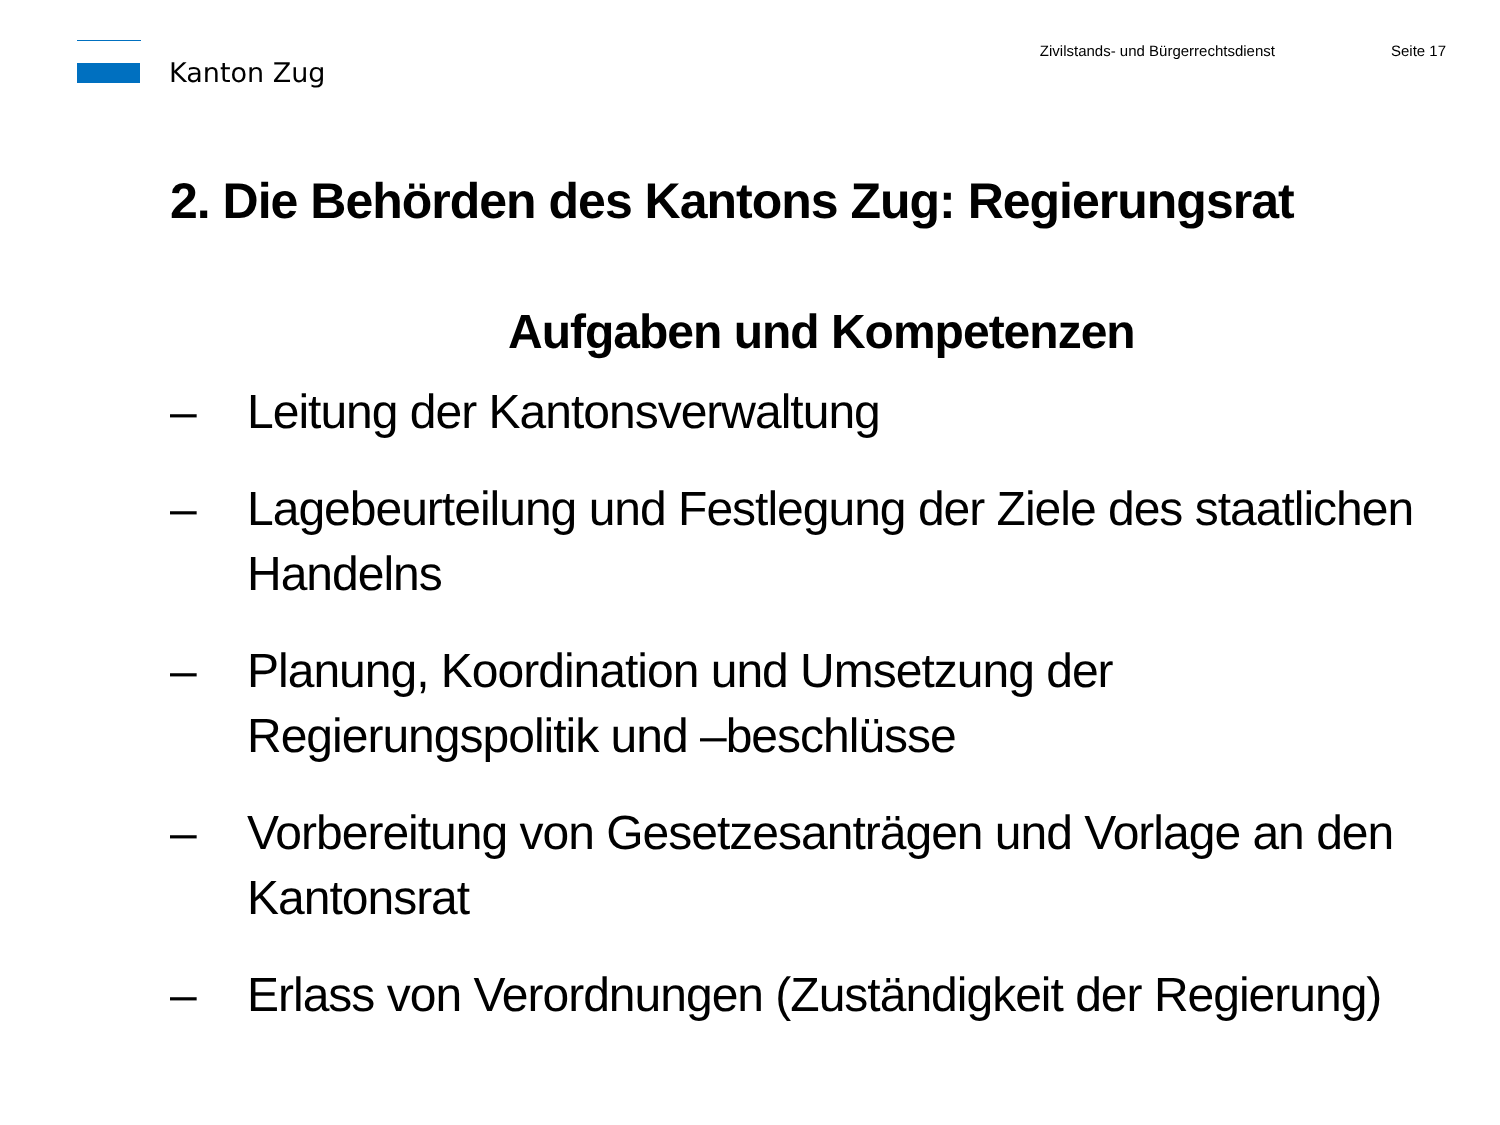Kanton Zug
Zivilstands- und Bürgerrechtsdienst
Seite 17
2. Die Behörden des Kantons Zug: Regierungsrat
Aufgaben und Kompetenzen
– Leitung der Kantonsverwaltung
– Lagebeurteilung und Festlegung der Ziele des staatlichen Handelns
– Planung, Koordination und Umsetzung der Regierungspolitik und –beschlüsse
– Vorbereitung von Gesetzesanträgen und Vorlage an den Kantonsrat
– Erlass von Verordnungen (Zuständigkeit der Regierung)